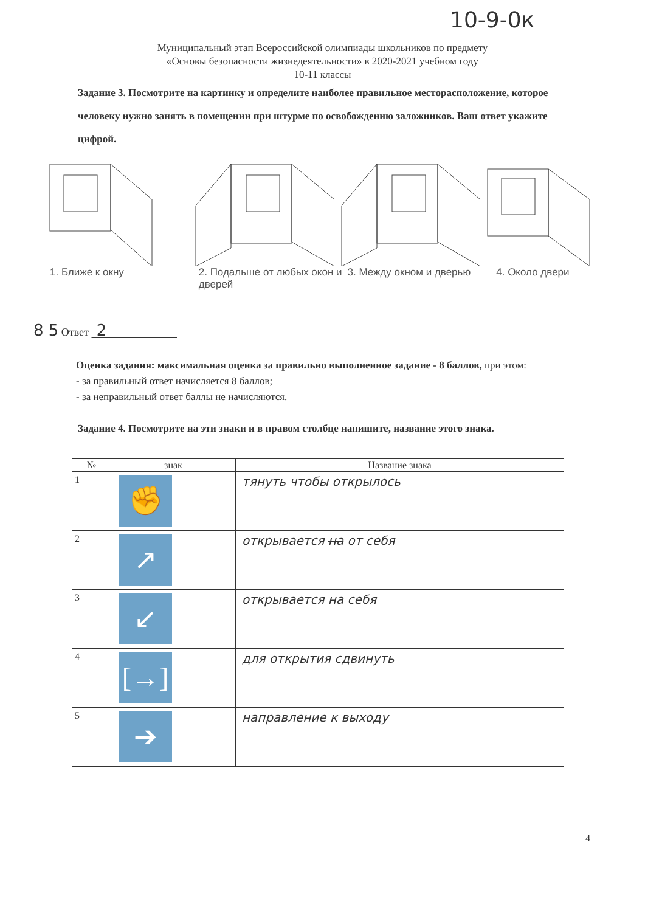10-9-0к
Муниципальный этап Всероссийской олимпиады школьников по предмету
«Основы безопасности жизнедеятельности» в 2020-2021 учебном году
10-11 классы
Задание 3. Посмотрите на картинку и определите наиболее правильное месторасположение, которое человеку нужно занять в помещении при штурме по освобождению заложников. Ваш ответ укажите цифрой.
1. Ближе к окну 2. Подальше от любых окон и дверей
3. Между окном и дверью 4. Около двери
8 5 Ответ 2
Оценка задания: максимальная оценка за правильно выполненное задание - 8 баллов, при этом:
- за правильный ответ начисляется 8 баллов;
- за неправильный ответ баллы не начисляются.
Задание 4. Посмотрите на эти знаки и в правом столбце напишите, название этого знака.
| № | знак | Название знака |
| --- | --- | --- |
| 1 | ✊ | тянуть чтобы открылось |
| 2 | ↗ | открывается на от себя |
| 3 | ↙ | открывается на себя |
| 4 | [→] | для открытия сдвинуть |
| 5 | ➔ | направление к выходу |
4